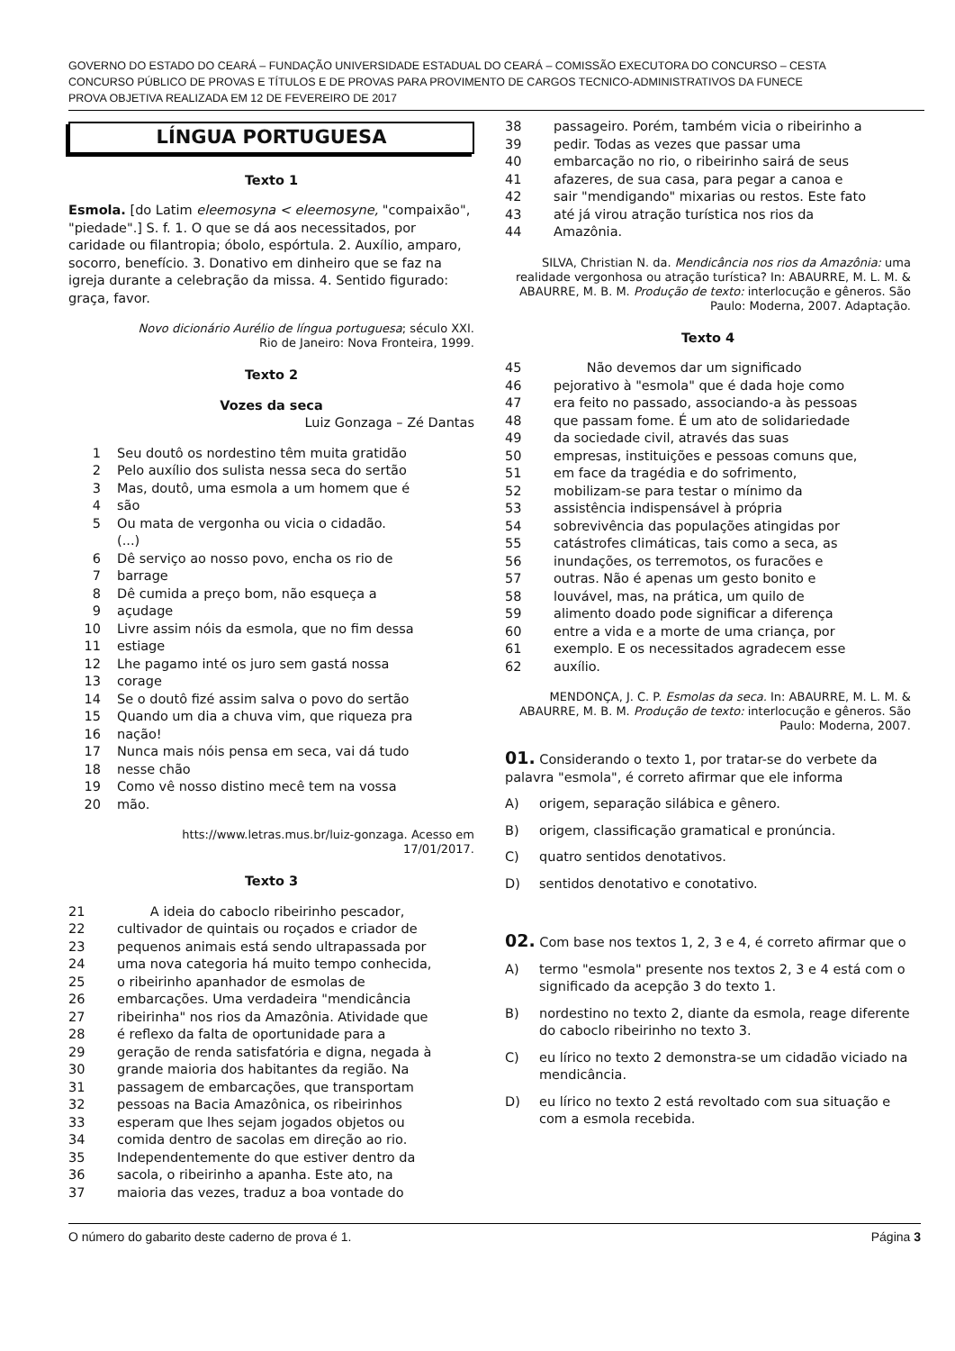GOVERNO DO ESTADO DO CEARÁ – FUNDAÇÃO UNIVERSIDADE ESTADUAL DO CEARÁ – COMISSÃO EXECUTORA DO CONCURSO – CESTA
CONCURSO PÚBLICO DE PROVAS E TÍTULOS E DE PROVAS PARA PROVIMENTO DE CARGOS TECNICO-ADMINISTRATIVOS DA FUNECE
PROVA OBJETIVA REALIZADA EM 12 DE FEVEREIRO DE 2017
LÍNGUA PORTUGUESA
Texto 1
Esmola. [do Latim eleemosyna < eleemosyne, "compaixão", "piedade".] S. f. 1. O que se dá aos necessitados, por caridade ou filantropia; óbolo, espórtula. 2. Auxílio, amparo, socorro, benefício. 3. Donativo em dinheiro que se faz na igreja durante a celebração da missa. 4. Sentido figurado: graça, favor.
Novo dicionário Aurélio de língua portuguesa; século XXI.
Rio de Janeiro: Nova Fronteira, 1999.
Texto 2
Vozes da seca
Luiz Gonzaga – Zé Dantas
1 Seu doutô os nordestino têm muita gratidão
2 Pelo auxílio dos sulista nessa seca do sertão
3 Mas, doutô, uma esmola a um homem que é
4 são
5 Ou mata de vergonha ou vicia o cidadão.
(...)
6 Dê serviço ao nosso povo, encha os rio de
7 barrage
8 Dê cumida a preço bom, não esqueça a
9 açudage
10 Livre assim nóis da esmola, que no fim dessa
11 estiage
12 Lhe pagamo inté os juro sem gastá nossa
13 corage
14 Se o doutô fizé assim salva o povo do sertão
15 Quando um dia a chuva vim, que riqueza pra
16 nação!
17 Nunca mais nóis pensa em seca, vai dá tudo
18 nesse chão
19 Como vê nosso distino mecê tem na vossa
20 mão.
htts://www.letras.mus.br/luiz-gonzaga. Acesso em
17/01/2017.
Texto 3
21 A ideia do caboclo ribeirinho pescador,
22 cultivador de quintais ou roçados e criador de
23 pequenos animais está sendo ultrapassada por
24 uma nova categoria há muito tempo conhecida,
25 o ribeirinho apanhador de esmolas de
26 embarcações. Uma verdadeira "mendicância
27 ribeirinha" nos rios da Amazônia. Atividade que
28 é reflexo da falta de oportunidade para a
29 geração de renda satisfatória e digna, negada à
30 grande maioria dos habitantes da região. Na
31 passagem de embarcações, que transportam
32 pessoas na Bacia Amazônica, os ribeirinhos
33 esperam que lhes sejam jogados objetos ou
34 comida dentro de sacolas em direção ao rio.
35 Independentemente do que estiver dentro da
36 sacola, o ribeirinho a apanha. Este ato, na
37 maioria das vezes, traduz a boa vontade do
38 passageiro. Porém, também vicia o ribeirinho a
39 pedir. Todas as vezes que passar uma
40 embarcação no rio, o ribeirinho sairá de seus
41 afazeres, de sua casa, para pegar a canoa e
42 sair "mendigando" mixarias ou restos. Este fato
43 até já virou atração turística nos rios da
44 Amazônia.
SILVA, Christian N. da. Mendicância nos rios da Amazônia: uma realidade vergonhosa ou atração turística? In: ABAURRE, M. L. M. & ABAURRE, M. B. M. Produção de texto: interlocução e gêneros. São Paulo: Moderna, 2007. Adaptação.
Texto 4
45 Não devemos dar um significado
46 pejorativo à "esmola" que é dada hoje como
47 era feito no passado, associando-a às pessoas
48 que passam fome. É um ato de solidariedade
49 da sociedade civil, através das suas
50 empresas, instituições e pessoas comuns que,
51 em face da tragédia e do sofrimento,
52 mobilizam-se para testar o mínimo da
53 assistência indispensável à própria
54 sobrevivência das populações atingidas por
55 catástrofes climáticas, tais como a seca, as
56 inundações, os terremotos, os furacões e
57 outras. Não é apenas um gesto bonito e
58 louvável, mas, na prática, um quilo de
59 alimento doado pode significar a diferença
60 entre a vida e a morte de uma criança, por
61 exemplo. E os necessitados agradecem esse
62 auxílio.
MENDONÇA, J. C. P. Esmolas da seca. In: ABAURRE, M. L. M. & ABAURRE, M. B. M. Produção de texto: interlocução e gêneros. São Paulo: Moderna, 2007.
01. Considerando o texto 1, por tratar-se do verbete da palavra "esmola", é correto afirmar que ele informa
A) origem, separação silábica e gênero.
B) origem, classificação gramatical e pronúncia.
C) quatro sentidos denotativos.
D) sentidos denotativo e conotativo.
02. Com base nos textos 1, 2, 3 e 4, é correto afirmar que o
A) termo "esmola" presente nos textos 2, 3 e 4 está com o significado da acepção 3 do texto 1.
B) nordestino no texto 2, diante da esmola, reage diferente do caboclo ribeirinho no texto 3.
C) eu lírico no texto 2 demonstra-se um cidadão viciado na mendicância.
D) eu lírico no texto 2 está revoltado com sua situação e com a esmola recebida.
O número do gabarito deste caderno de prova é 1. Página 3